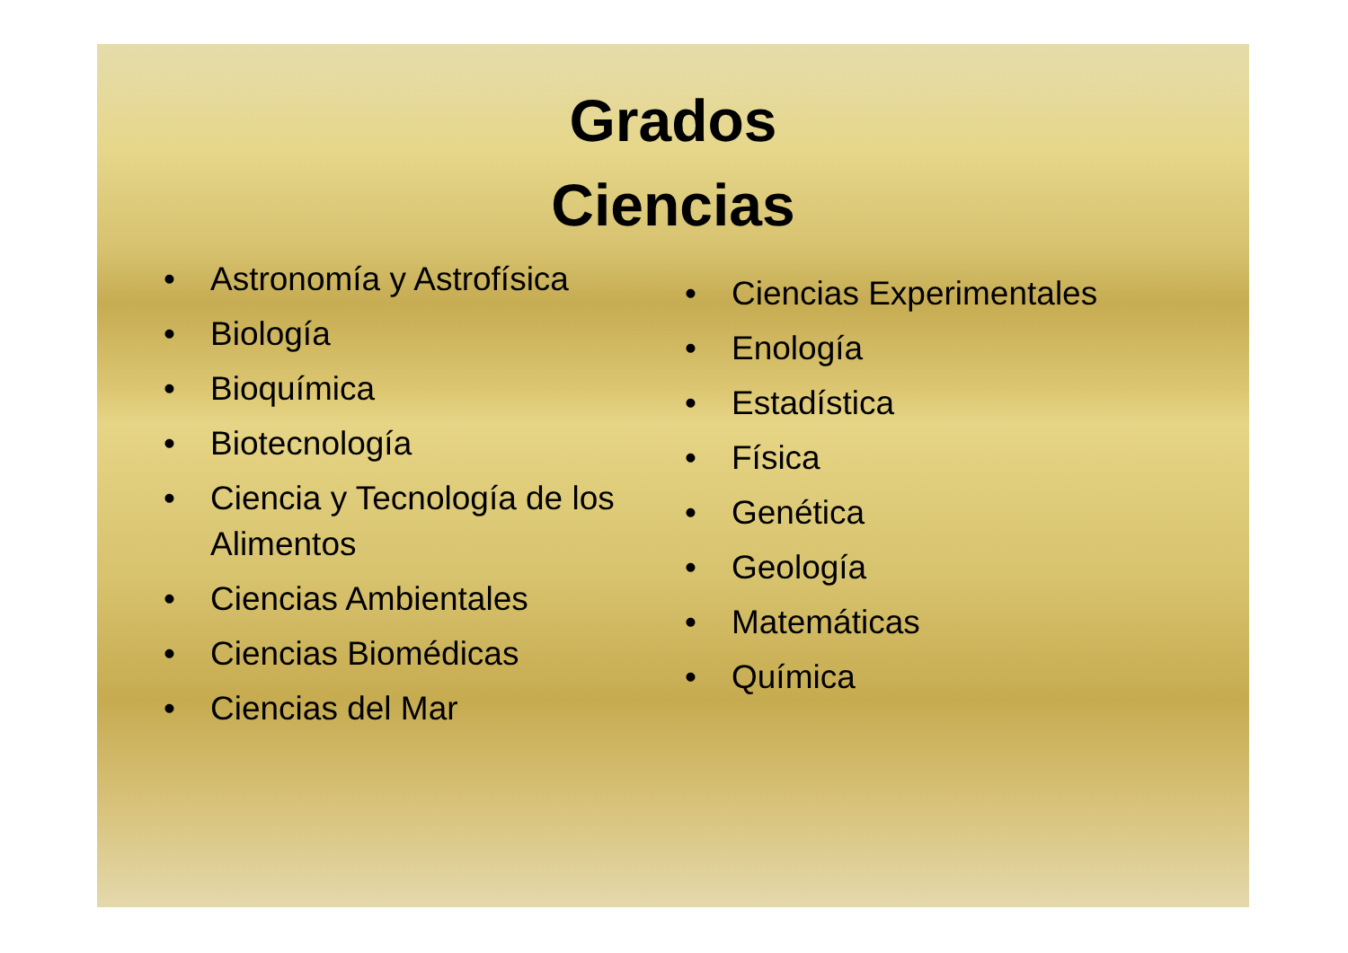Grados
Ciencias
• Astronomía y Astrofísica
• Biología
• Bioquímica
• Biotecnología
• Ciencia y Tecnología de los Alimentos
• Ciencias Ambientales
• Ciencias Biomédicas
• Ciencias del Mar
• Ciencias Experimentales
• Enología
• Estadística
• Física
• Genética
• Geología
• Matemáticas
• Química